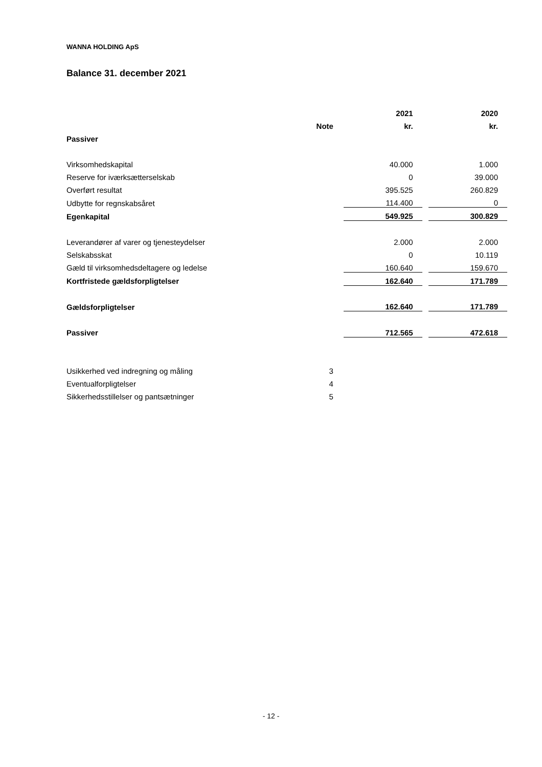WANNA HOLDING ApS
Balance 31. december 2021
| | | 2021 | | 2020 |
| | Note | kr. | | kr. |
| Passiver | | | | |
| Virksomhedskapital | | 40.000 | | 1.000 |
| Reserve for iværksætterselskab | | 0 | | 39.000 |
| Overført resultat | | 395.525 | | 260.829 |
| Udbytte for regnskabsåret | | 114.400 | | 0 |
| Egenkapital | | 549.925 | | 300.829 |
| Leverandører af varer og tjenesteydelser | | 2.000 | | 2.000 |
| Selskabsskat | | 0 | | 10.119 |
| Gæld til virksomhedsdeltagere og ledelse | | 160.640 | | 159.670 |
| Kortfristede gældsforpligtelser | | 162.640 | | 171.789 |
| Gældsforpligtelser | | 162.640 | | 171.789 |
| Passiver | | 712.565 | | 472.618 |
| Usikkerhed ved indregning og måling | 3 | | | |
| Eventualforpligtelser | 4 | | | |
| Sikkerhedsstillelser og pantsætninger | 5 | | | |
- 12 -